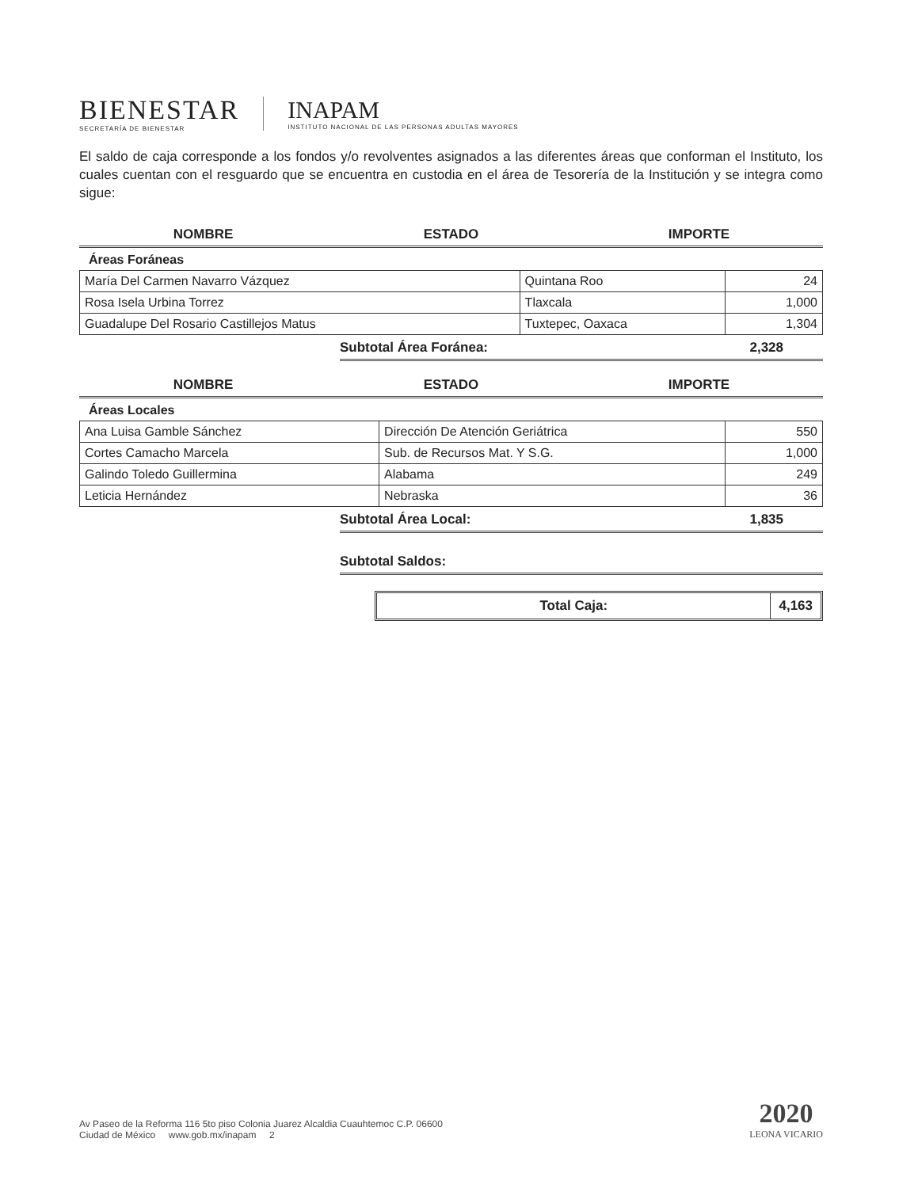BIENESTAR
SECRETARÍA DE BIENESTAR
INAPAM
INSTITUTO NACIONAL DE LAS PERSONAS ADULTAS MAYORES
El saldo de caja corresponde a los fondos y/o revolventes asignados a las diferentes áreas que conforman el Instituto, los cuales cuentan con el resguardo que se encuentra en custodia en el área de Tesorería de la Institución y se integra como sigue:
NOMBRE ESTADO IMPORTE
Áreas Foráneas
| María Del Carmen Navarro Vázquez | Quintana Roo | 24 |
| Rosa Isela Urbina Torrez | Tlaxcala | 1,000 |
| Guadalupe Del Rosario Castillejos Matus | Tuxtepec, Oaxaca | 1,304 |
Subtotal Área Foránea: 2,328
NOMBRE ESTADO IMPORTE
Áreas Locales
| Ana Luisa Gamble Sánchez | Dirección De Atención Geriátrica | 550 |
| Cortes Camacho Marcela | Sub. de Recursos Mat. Y S.G. | 1,000 |
| Galindo Toledo Guillermina | Alabama | 249 |
| Leticia Hernández | Nebraska | 36 |
Subtotal Área Local: 1,835
Subtotal Saldos:
Total Caja: 4,163
Av Paseo de la Reforma 116 5to piso Colonia Juarez Alcaldia Cuauhtemoc C.P. 06600
Ciudad de México www.gob.mx/inapam 2
2020
LEONA VICARIO